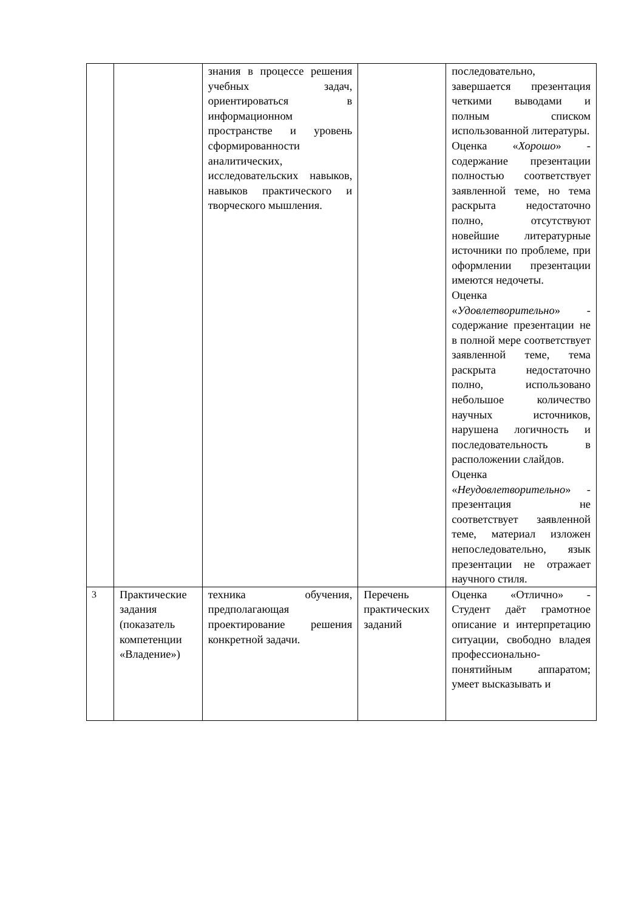| | | знания в процессе решения учебных задач, ориентироваться в информационном пространстве и уровень сформированности аналитических, исследовательских навыков, навыков практического и творческого мышления. | | последовательно, завершается презентация четкими выводами и полным списком использованной литературы. Оценка « Хорошо » - содержание презентации полностью соответствует заявленной теме, но тема раскрыта недостаточно полно, отсутствуют новейшие литературные источники по проблеме, при оформлении презентации имеются недочеты. Оценка « Удовлетворительно » - содержание презентации не в полной мере соответствует заявленной теме, тема раскрыта недостаточно полно, использовано небольшое количество научных источников, нарушена логичность и последовательность в расположении слайдов. Оценка « Неудовлетворительно » - презентация не соответствует заявленной теме, материал изложен непоследовательно, язык презентации не отражает научного стиля. |
| 3 | Практические задания (показатель компетенции «Владение») | техника обучения, предполагающая проектирование решения конкретной задачи. | Перечень практических заданий | Оценка «Отлично» - Студент даёт грамотное описание и интерпретацию ситуации, свободно владея профессионально-понятийным аппаратом; умеет высказывать и |